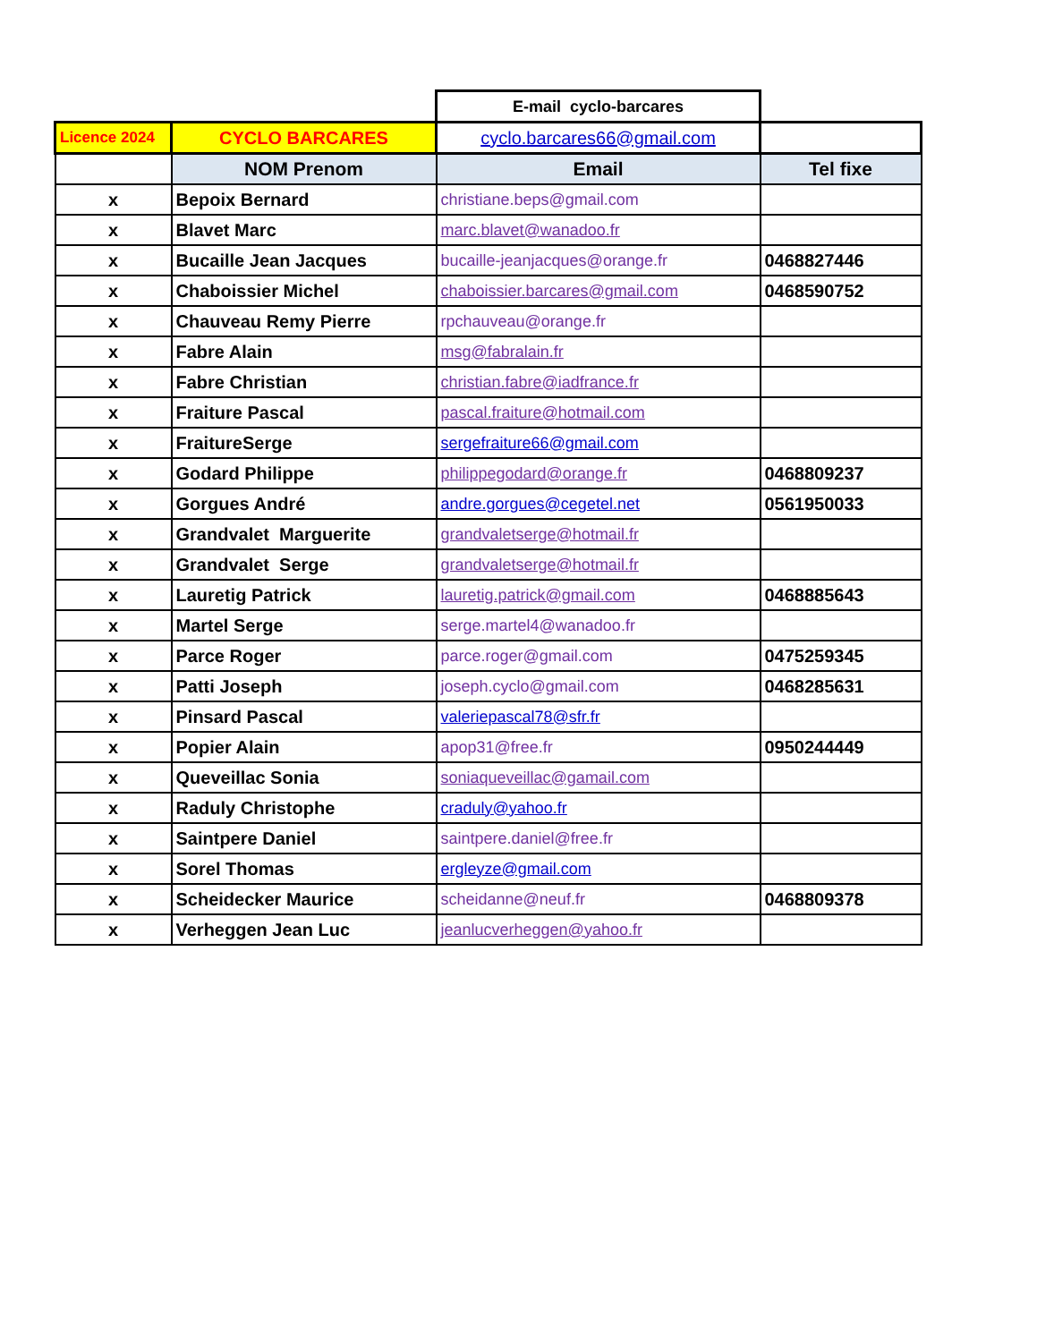| | | E-mail cyclo-barcares | |
| Licence 2024 | CYCLO BARCARES | cyclo.barcares66@gmail.com | |
| | NOM Prenom | Email | Tel fixe |
| x | Bepoix Bernard | christiane.beps@gmail.com | |
| x | Blavet Marc | marc.blavet@wanadoo.fr | |
| x | Bucaille Jean Jacques | bucaille-jeanjacques@orange.fr | 0468827446 |
| x | Chaboissier Michel | chaboissier.barcares@gmail.com | 0468590752 |
| x | Chauveau Remy Pierre | rpchauveau@orange.fr | |
| x | Fabre Alain | msg@fabralain.fr | |
| x | Fabre Christian | christian.fabre@iadfrance.fr | |
| x | Fraiture Pascal | pascal.fraiture@hotmail.com | |
| x | FraitureSerge | sergefraiture66@gmail.com | |
| x | Godard Philippe | philippegodard@orange.fr | 0468809237 |
| x | Gorgues André | andre.gorgues@cegetel.net | 0561950033 |
| x | Grandvalet Marguerite | grandvaletserge@hotmail.fr | |
| x | Grandvalet Serge | grandvaletserge@hotmail.fr | |
| x | Lauretig Patrick | lauretig.patrick@gmail.com | 0468885643 |
| x | Martel Serge | serge.martel4@wanadoo.fr | |
| x | Parce Roger | parce.roger@gmail.com | 0475259345 |
| x | Patti Joseph | joseph.cyclo@gmail.com | 0468285631 |
| x | Pinsard Pascal | valeriepascal78@sfr.fr | |
| x | Popier Alain | apop31@free.fr | 0950244449 |
| x | Queveillac Sonia | soniaqueveillac@gamail.com | |
| x | Raduly Christophe | craduly@yahoo.fr | |
| x | Saintpere Daniel | saintpere.daniel@free.fr | |
| x | Sorel Thomas | ergleyze@gmail.com | |
| x | Scheidecker Maurice | scheidanne@neuf.fr | 0468809378 |
| x | Verheggen Jean Luc | jeanlucverheggen@yahoo.fr | |